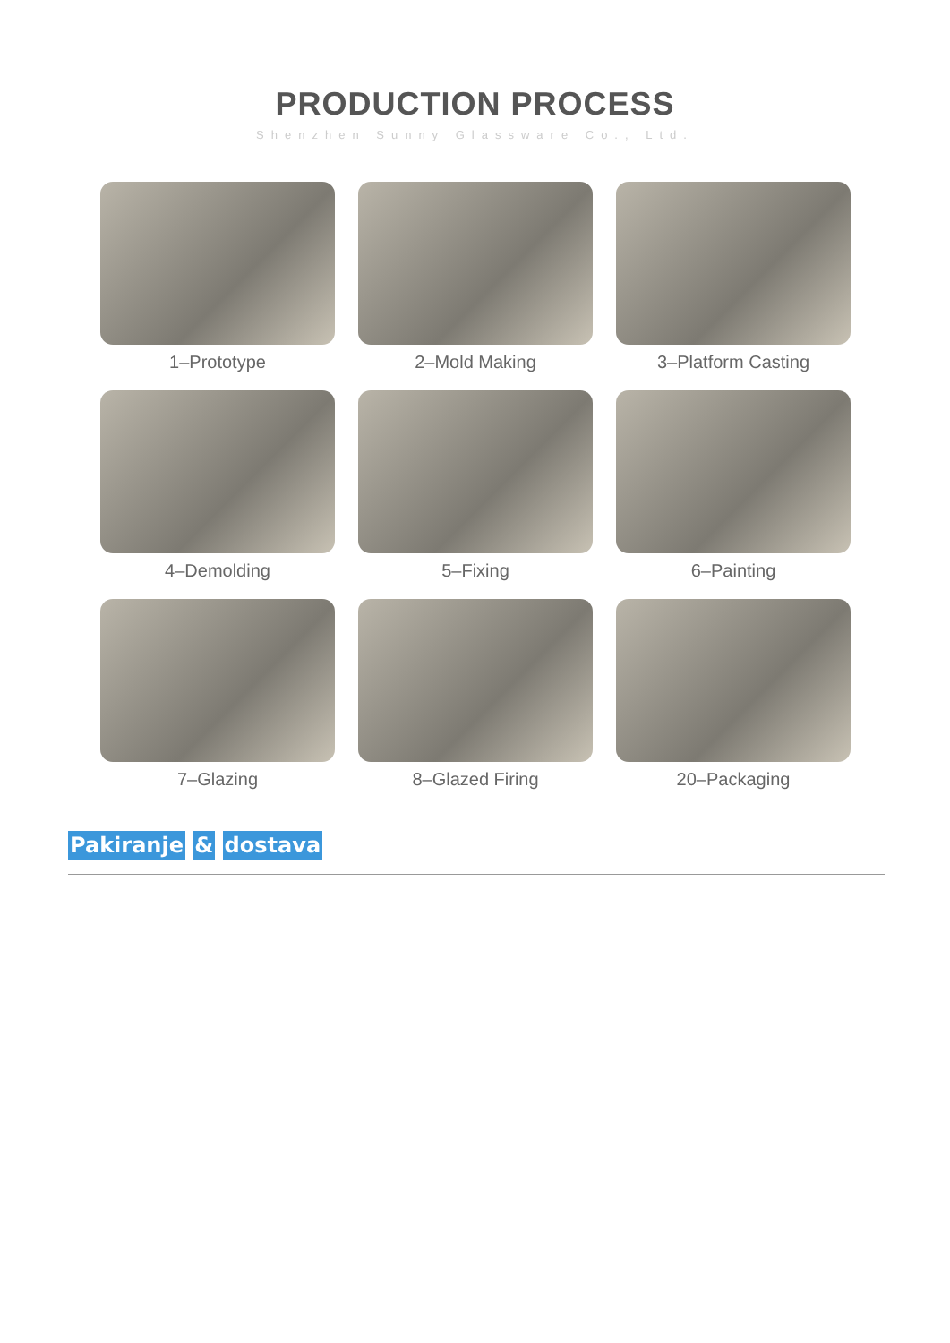PRODUCTION PROCESS
Shenzhen Sunny Glassware Co., Ltd.
1–Prototype
2–Mold Making
3–Platform Casting
4–Demolding
5–Fixing
6–Painting
7–Glazing
8–Glazed Firing
20–Packaging
Pakiranje & dostava